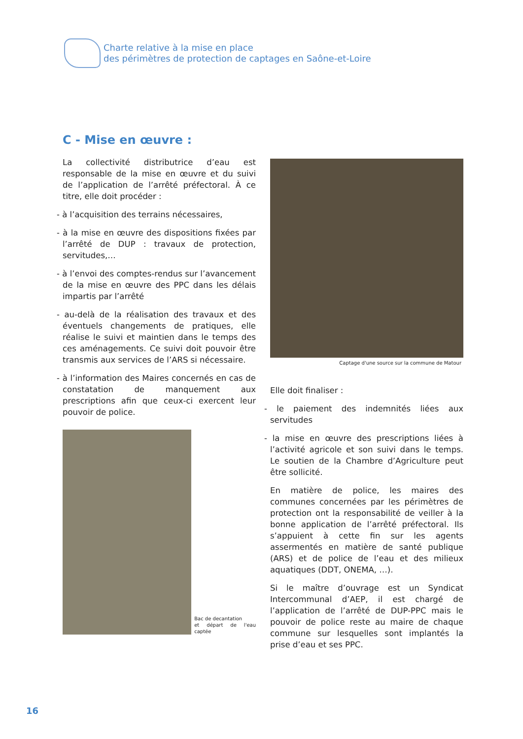Charte relative à la mise en place
des périmètres de protection de captages en Saône-et-Loire
C - Mise en œuvre :
La collectivité distributrice d’eau est responsable de la mise en œuvre et du suivi de l’application de l’arrêté préfectoral. À ce titre, elle doit procéder :
- à l’acquisition des terrains nécessaires,
- à la mise en œuvre des dispositions fixées par l’arrêté de DUP : travaux de protection, servitudes,…
- à l’envoi des comptes-rendus sur l’avancement de la mise en œuvre des PPC dans les délais impartis par l’arrêté
- au-delà de la réalisation des travaux et des éventuels changements de pratiques, elle réalise le suivi et maintien dans le temps des ces aménagements. Ce suivi doit pouvoir être transmis aux services de l’ARS si nécessaire.
- à l’information des Maires concernés en cas de constatation de manquement aux prescriptions afin que ceux-ci exercent leur pouvoir de police.
Bac de decantation
et départ de l'eau captée
Captage d'une source sur la commune de Matour
Elle doit finaliser :
- le paiement des indemnités liées aux servitudes
- la mise en œuvre des prescriptions liées à l’activité agricole et son suivi dans le temps. Le soutien de la Chambre d’Agriculture peut être sollicité.
En matière de police, les maires des communes concernées par les périmètres de protection ont la responsabilité de veiller à la bonne application de l’arrêté préfectoral. Ils s’appuient à cette fin sur les agents assermentés en matière de santé publique (ARS) et de police de l’eau et des milieux aquatiques (DDT, ONEMA, …).
Si le maître d’ouvrage est un Syndicat Intercommunal d’AEP, il est chargé de l’application de l’arrêté de DUP-PPC mais le pouvoir de police reste au maire de chaque commune sur lesquelles sont implantés la prise d’eau et ses PPC.
16